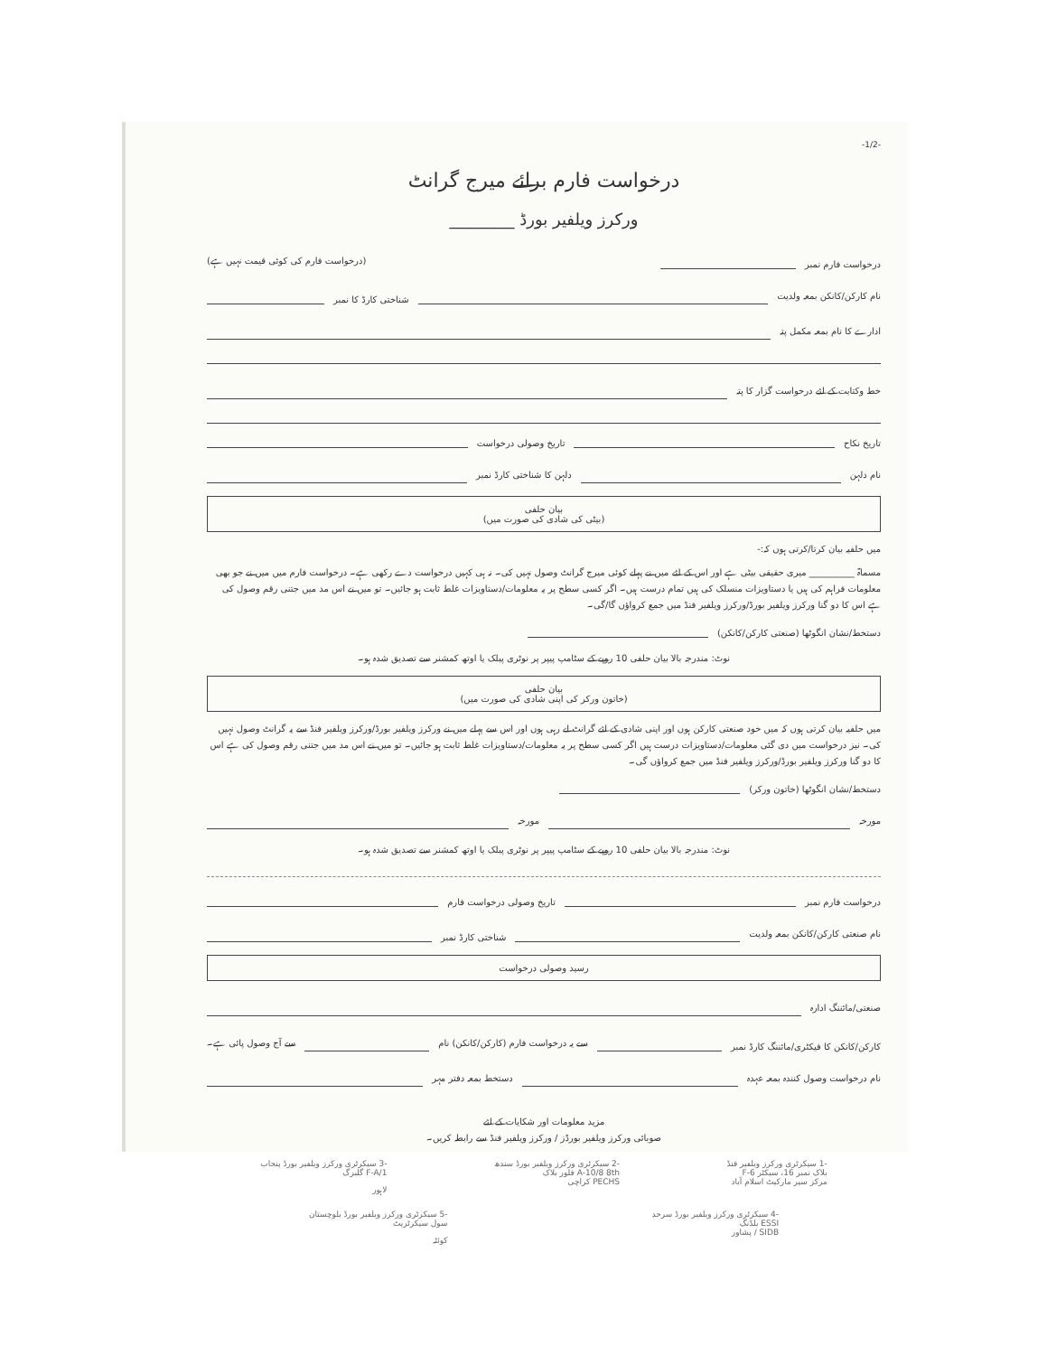-1/2-
درخواست فارم برائے میرج گرانٹ
ورکرز ویلفیر بورڈ ________
درخواست فارم نمبر
(درخواست فارم کی کوئی قیمت نہیں ہے)
نام کارکن/کانکن بمعہ ولدیت
شناختی کارڈ کا نمبر
ادارے کا نام بمعہ مکمل پتہ
خط وکتابت کے لئے درخواست گزار کا پتہ
تاریخ نکاح
تاریخ وصولی درخواست
نام دلہن
دلہن کا شناختی کارڈ نمبر
بیان حلفی
(بیٹی کی شادی کی صورت میں)
میں حلفیہ بیان کرتا/کرتی ہوں کہ:-
مسماۃ __________ میری حقیقی بیٹی ہے اور اس کے لئے میں نے پہلے کوئی میرج گرانٹ وصول نہیں کی۔ نہ ہی کہیں درخواست دے رکھی ہے۔ درخواست فارم میں میں نے جو بھی معلومات فراہم کی ہیں یا دستاویزات منسلک کی ہیں تمام درست ہیں۔ اگر کسی سطح پر یہ معلومات/دستاویزات غلط ثابت ہو جائیں۔ تو میں نے اس مد میں جتنی رقم وصول کی ہے اس کا دو گنا ورکرز ویلفیر بورڈ/ورکرز ویلفیر فنڈ میں جمع کرواؤں گا/گی۔
دستخط/نشان انگوٹھا (صنعتی کارکن/کانکن)
نوٹ: مندرجہ بالا بیان حلفی 10 روپے کے سٹامپ پیپر پر نوٹری پبلک یا اوتھ کمشنر سے تصدیق شدہ ہو۔
بیان حلفی
(خاتون ورکر کی اپنی شادی کی صورت میں)
میں حلفیہ بیان کرتی ہوں کہ میں خود صنعتی کارکن ہوں اور اپنی شادی کے لئے گرانٹ لے رہی ہوں اور اس سے پہلے میں نے ورکرز ویلفیر بورڈ/ورکرز ویلفیر فنڈ سے یہ گرانٹ وصول نہیں کی۔ نیز درخواست میں دی گئی معلومات/دستاویزات درست ہیں اگر کسی سطح پر یہ معلومات/دستاویزات غلط ثابت ہو جائیں۔ تو میں نے اس مد میں جتنی رقم وصول کی ہے اس کا دو گنا ورکرز ویلفیر بورڈ/ورکرز ویلفیر فنڈ میں جمع کرواؤں گی۔
دستخط/نشان انگوٹھا (خاتون ورکر)
مورخہ
مورخہ
نوٹ: مندرجہ بالا بیان حلفی 10 روپے کے سٹامپ پیپر پر نوٹری پبلک یا اوتھ کمشنر سے تصدیق شدہ ہو۔
درخواست فارم نمبر
تاریخ وصولی درخواست فارم
نام صنعتی کارکن/کانکن بمعہ ولدیت
شناختی کارڈ نمبر
رسید وصولی درخواست
صنعتی/مائننگ ادارہ
کارکن/کانکن کا فیکٹری/مائننگ کارڈ نمبر
سے یہ درخواست فارم (کارکن/کانکن) نام
سے آج وصول پائی ہے۔
نام درخواست وصول کنندہ بمعہ عہدہ
دستخط بمعہ دفتر مہر
مزید معلومات اور شکایات کے لئے
صوبائی ورکرز ویلفیر بورڈز / ورکرز ویلفیر فنڈ سے رابطہ کریں۔
-1 سیکرٹری ورکرز ویلفیر فنڈ
بلاک نمبر 16، سیکٹر F-6
مرکز سپر مارکیٹ اسلام آباد
-2 سیکرٹری ورکرز ویلفیر بورڈ سندھ
A-10/8 8th فلور بلاک
PECHS کراچی
-3 سیکرٹری ورکرز ویلفیر بورڈ پنجاب
F-A/1 گلبرگ
لاہور
-4 سیکرٹری ورکرز ویلفیر بورڈ سرحد
ESSI بلڈنگ
SIDB / پشاور
-5 سیکرٹری ورکرز ویلفیر بورڈ بلوچستان
سول سیکرٹریٹ
کوئٹہ